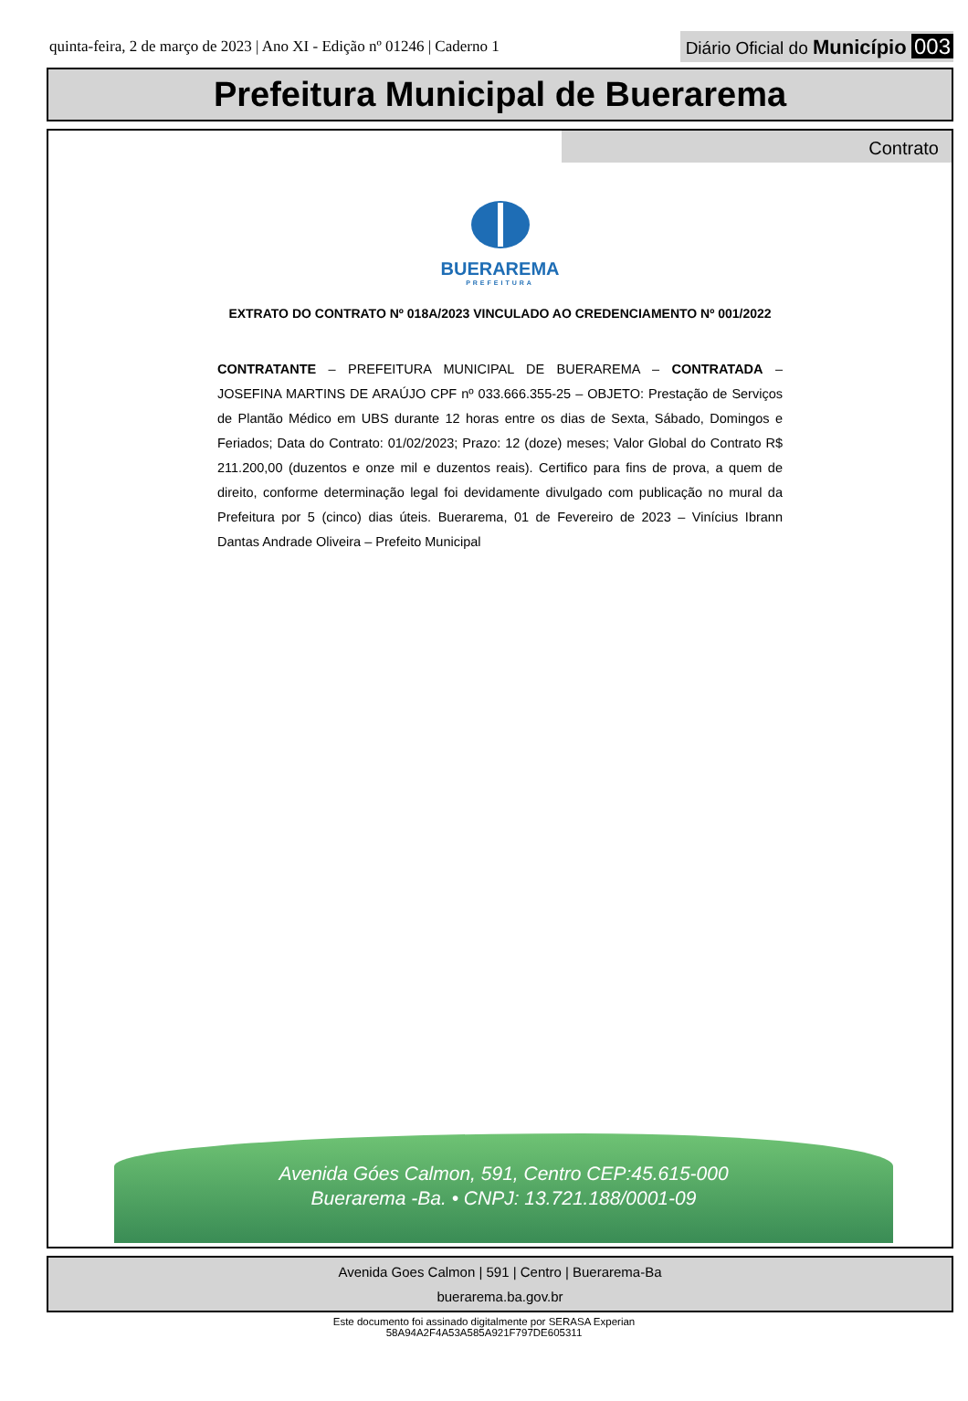quinta-feira, 2 de março de 2023 | Ano XI - Edição nº 01246 | Caderno 1
Diário Oficial do Município 003
Prefeitura Municipal de Buerarema
Contrato
BUERAREMA
PREFEITURA
EXTRATO DO CONTRATO Nº 018A/2023 VINCULADO AO CREDENCIAMENTO Nº 001/2022
CONTRATANTE – PREFEITURA MUNICIPAL DE BUERAREMA – CONTRATADA – JOSEFINA MARTINS DE ARAÚJO CPF nº 033.666.355-25 – OBJETO: Prestação de Serviços de Plantão Médico em UBS durante 12 horas entre os dias de Sexta, Sábado, Domingos e Feriados; Data do Contrato: 01/02/2023; Prazo: 12 (doze) meses; Valor Global do Contrato R$ 211.200,00 (duzentos e onze mil e duzentos reais). Certifico para fins de prova, a quem de direito, conforme determinação legal foi devidamente divulgado com publicação no mural da Prefeitura por 5 (cinco) dias úteis. Buerarema, 01 de Fevereiro de 2023 – Vinícius Ibrann Dantas Andrade Oliveira – Prefeito Municipal
Avenida Góes Calmon, 591, Centro CEP:45.615-000
Buerarema -Ba. • CNPJ: 13.721.188/0001-09
Avenida Goes Calmon | 591 | Centro | Buerarema-Ba
buerarema.ba.gov.br
Este documento foi assinado digitalmente por SERASA Experian
58A94A2F4A53A585A921F797DE605311